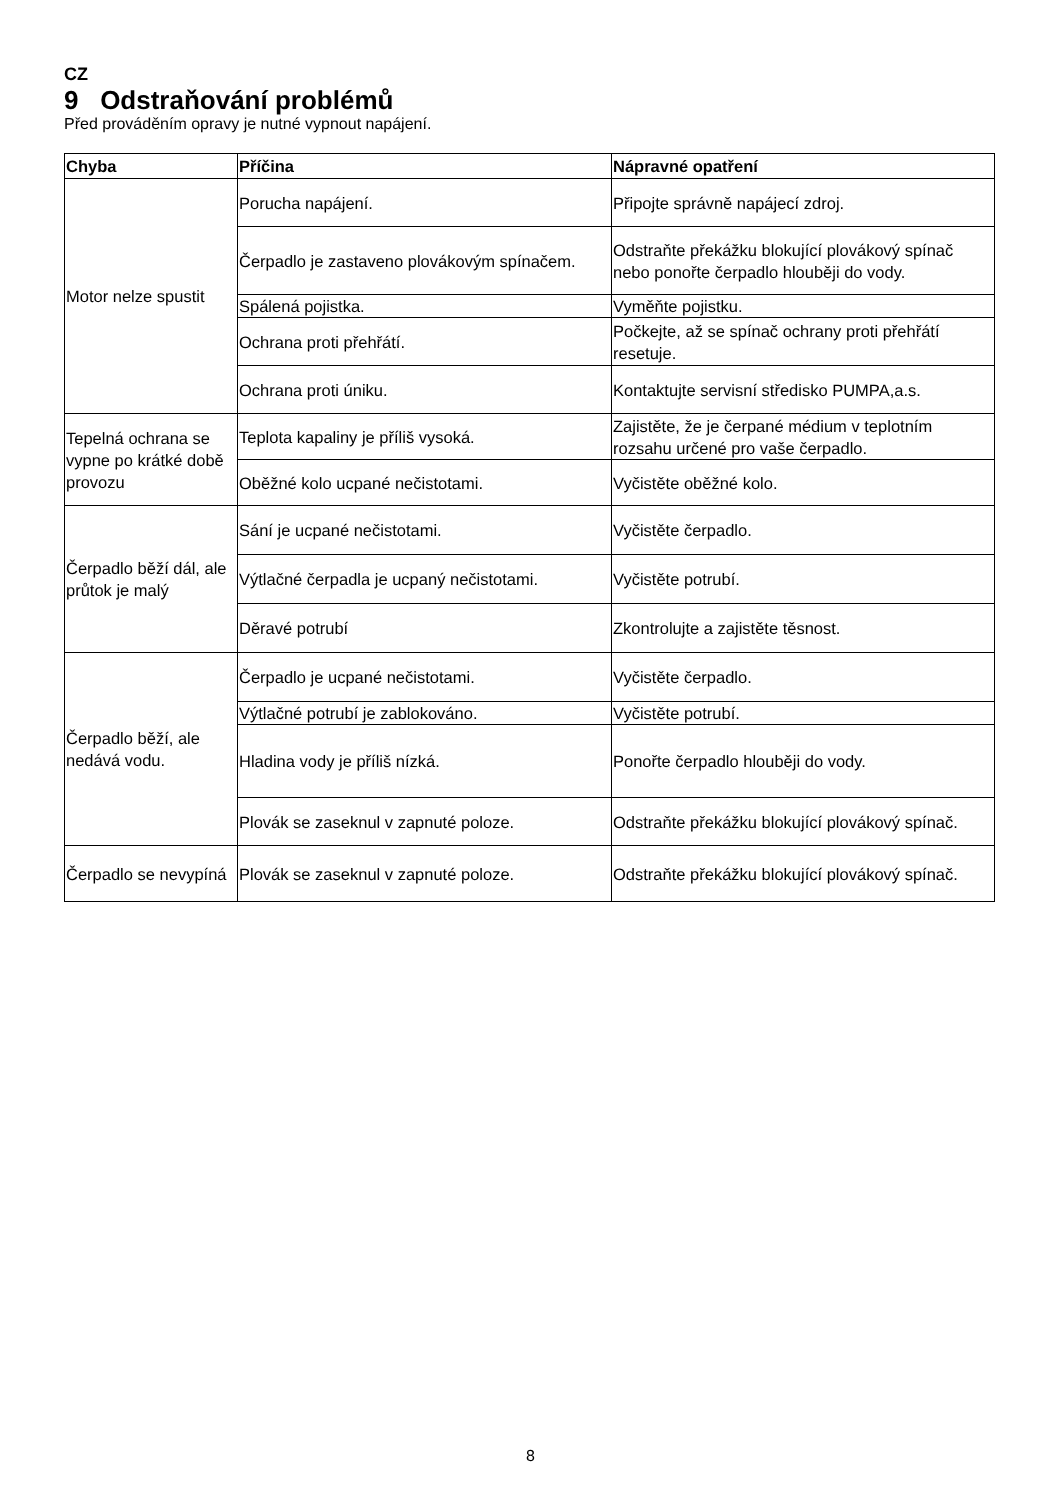CZ
9 Odstraňování problémů
Před prováděním opravy je nutné vypnout napájení.
| Chyba | Příčina | Nápravné opatření |
| --- | --- | --- |
| Motor nelze spustit | Porucha napájení. | Připojte správně napájecí zdroj. |
| | Čerpadlo je zastaveno plovákovým spínačem. | Odstraňte překážku blokující plovákový spínač nebo ponořte čerpadlo hlouběji do vody. |
| | Spálená pojistka. | Vyměňte pojistku. |
| | Ochrana proti přehřátí. | Počkejte, až se spínač ochrany proti přehřátí resetuje. |
| | Ochrana proti úniku. | Kontaktujte servisní středisko PUMPA,a.s. |
| Tepelná ochrana se vypne po krátké době provozu | Teplota kapaliny je příliš vysoká. | Zajistěte, že je čerpané médium v teplotním rozsahu určené pro vaše čerpadlo. |
| | Oběžné kolo ucpané nečistotami. | Vyčistěte oběžné kolo. |
| Čerpadlo běží dál, ale průtok je malý | Sání je ucpané nečistotami. | Vyčistěte čerpadlo. |
| | Výtlačné čerpadla je ucpaný nečistotami. | Vyčistěte potrubí. |
| | Děravé potrubí | Zkontrolujte a zajistěte těsnost. |
| Čerpadlo běží, ale nedává vodu. | Čerpadlo je ucpané nečistotami. | Vyčistěte čerpadlo. |
| | Výtlačné potrubí je zablokováno. | Vyčistěte potrubí. |
| | Hladina vody je příliš nízká. | Ponořte čerpadlo hlouběji do vody. |
| | Plovák se zaseknul v zapnuté poloze. | Odstraňte překážku blokující plovákový spínač. |
| Čerpadlo se nevypíná | Plovák se zaseknul v zapnuté poloze. | Odstraňte překážku blokující plovákový spínač. |
8